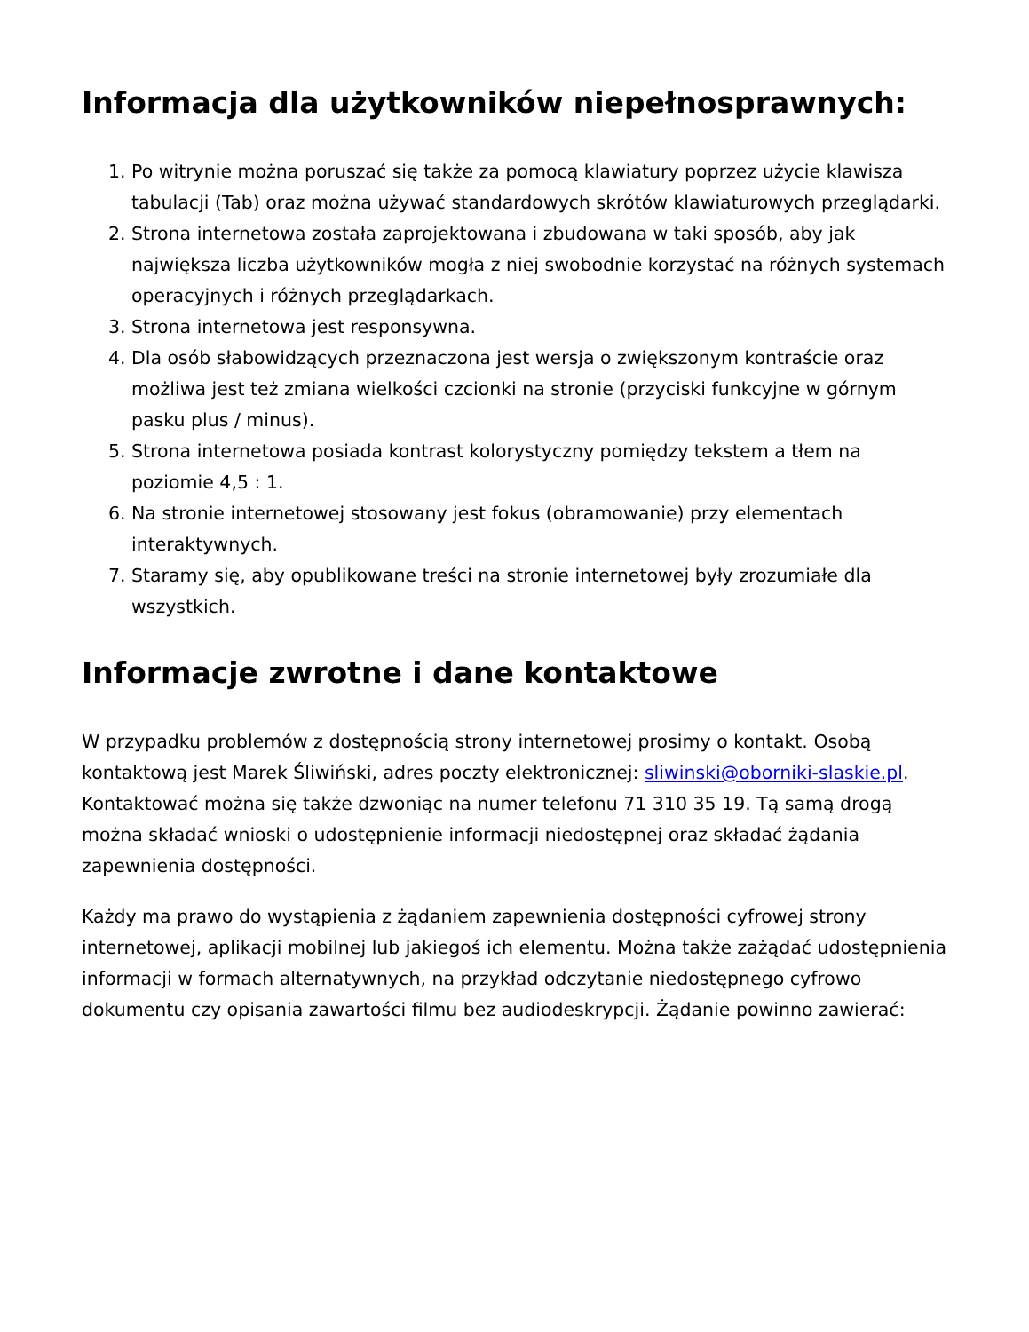Informacja dla użytkowników niepełnosprawnych:
1. Po witrynie można poruszać się także za pomocą klawiatury poprzez użycie klawisza tabulacji (Tab) oraz można używać standardowych skrótów klawiaturowych przeglądarki.
2. Strona internetowa została zaprojektowana i zbudowana w taki sposób, aby jak największa liczba użytkowników mogła z niej swobodnie korzystać na różnych systemach operacyjnych i różnych przeglądarkach.
3. Strona internetowa jest responsywna.
4. Dla osób słabowidzących przeznaczona jest wersja o zwiększonym kontraście oraz możliwa jest też zmiana wielkości czcionki na stronie (przyciski funkcyjne w górnym pasku plus / minus).
5. Strona internetowa posiada kontrast kolorystyczny pomiędzy tekstem a tłem na poziomie 4,5 : 1.
6. Na stronie internetowej stosowany jest fokus (obramowanie) przy elementach interaktywnych.
7. Staramy się, aby opublikowane treści na stronie internetowej były zrozumiałe dla wszystkich.
Informacje zwrotne i dane kontaktowe
W przypadku problemów z dostępnością strony internetowej prosimy o kontakt. Osobą kontaktową jest Marek Śliwiński, adres poczty elektronicznej: sliwinski@oborniki-slaskie.pl. Kontaktować można się także dzwoniąc na numer telefonu 71 310 35 19. Tą samą drogą można składać wnioski o udostępnienie informacji niedostępnej oraz składać żądania zapewnienia dostępności.
Każdy ma prawo do wystąpienia z żądaniem zapewnienia dostępności cyfrowej strony internetowej, aplikacji mobilnej lub jakiegoś ich elementu. Można także zażądać udostępnienia informacji w formach alternatywnych, na przykład odczytanie niedostępnego cyfrowo dokumentu czy opisania zawartości filmu bez audiodeskrypcji. Żądanie powinno zawierać: